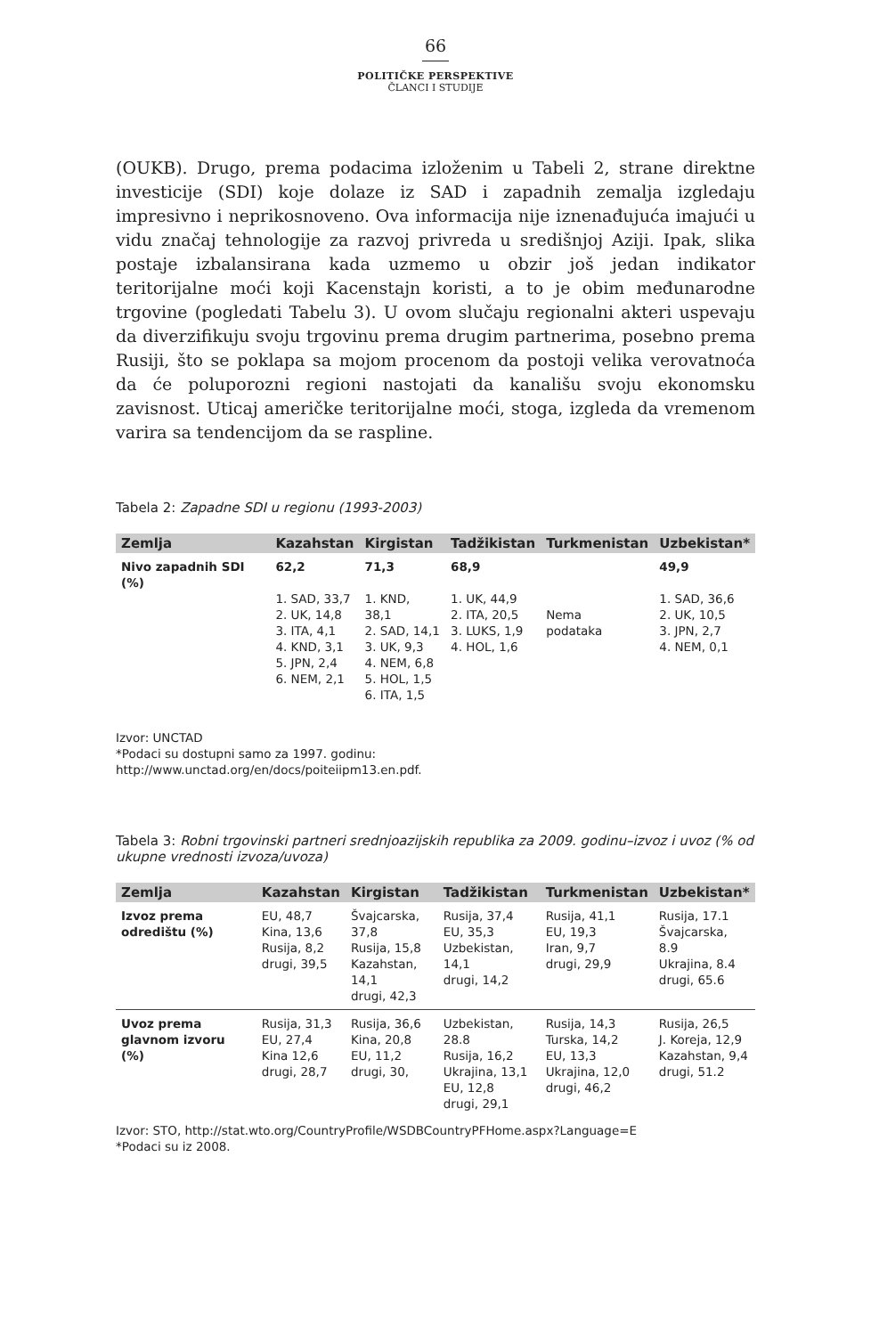66
POLITIČKE PERSPEKTIVE
ČLANCI I STUDIJE
(OUKB). Drugo, prema podacima izloženim u Tabeli 2, strane direktne investicije (SDI) koje dolaze iz SAD i zapadnih zemalja izgledaju impresivno i neprikosnoveno. Ova informacija nije iznenađujuća imajući u vidu značaj tehnologije za razvoj privreda u središnjoj Aziji. Ipak, slika postaje izbalansirana kada uzmemo u obzir još jedan indikator teritorijalne moći koji Kacenstajn koristi, a to je obim međunarodne trgovine (pogledati Tabelu 3). U ovom slučaju regionalni akteri uspevaju da diverzifikuju svoju trgovinu prema drugim partnerima, posebno prema Rusiji, što se poklapa sa mojom procenom da postoji velika verovatnoća da će poluporozni regioni nastojati da kanališu svoju ekonomsku zavisnost. Uticaj američke teritorijalne moći, stoga, izgleda da vremenom varira sa tendencijom da se raspline.
Tabela 2: Zapadne SDI u regionu (1993-2003)
| Zemlja | Kazahstan | Kirgistan | Tadžikistan | Turkmenistan | Uzbekistan* |
| --- | --- | --- | --- | --- | --- |
| Nivo zapadnih SDI (%) | 62,2 1. SAD, 33,7 2. UK, 14,8 3. ITA, 4,1 4. KND, 3,1 5. JPN, 2,4 6. NEM, 2,1 | 71,3 1. KND, 38,1 2. SAD, 14,1 3. UK, 9,3 4. NEM, 6,8 5. HOL, 1,5 6. ITA, 1,5 | 68,9 1. UK, 44,9 2. ITA, 20,5 3. LUKS, 1,9 4. HOL, 1,6 | Nema podataka | 49,9 1. SAD, 36,6 2. UK, 10,5 3. JPN, 2,7 4. NEM, 0,1 |
Izvor: UNCTAD
*Podaci su dostupni samo za 1997. godinu:
http://www.unctad.org/en/docs/poiteiipm13.en.pdf.
Tabela 3: Robni trgovinski partneri srednjoazijskih republika za 2009. godinu–izvoz i uvoz (% od ukupne vrednosti izvoza/uvoza)
| Zemlja | Kazahstan | Kirgistan | Tadžikistan | Turkmenistan | Uzbekistan* |
| --- | --- | --- | --- | --- | --- |
| Izvoz prema odredištu (%) | EU, 48,7 Kina, 13,6 Rusija, 8,2 drugi, 39,5 | Švajcarska, 37,8 Rusija, 15,8 Kazahstan, 14,1 drugi, 42,3 | Rusija, 37,4 EU, 35,3 Uzbekistan, 14,1 drugi, 14,2 | Rusija, 41,1 EU, 19,3 Iran, 9,7 drugi, 29,9 | Rusija, 17.1 Švajcarska, 8.9 Ukrajina, 8.4 drugi, 65.6 |
| Uvoz prema glavnom izvoru (%) | Rusija, 31,3 EU, 27,4 Kina 12,6 drugi, 28,7 | Rusija, 36,6 Kina, 20,8 EU, 11,2 drugi, 30, | Uzbekistan, 28.8 Rusija, 16,2 Ukrajina, 13,1 EU, 12,8 drugi, 29,1 | Rusija, 14,3 Turska, 14,2 EU, 13,3 Ukrajina, 12,0 drugi, 46,2 | Rusija, 26,5 J. Koreja, 12,9 Kazahstan, 9,4 drugi, 51.2 |
Izvor: STO, http://stat.wto.org/CountryProfile/WSDBCountryPFHome.aspx?Language=E
*Podaci su iz 2008.